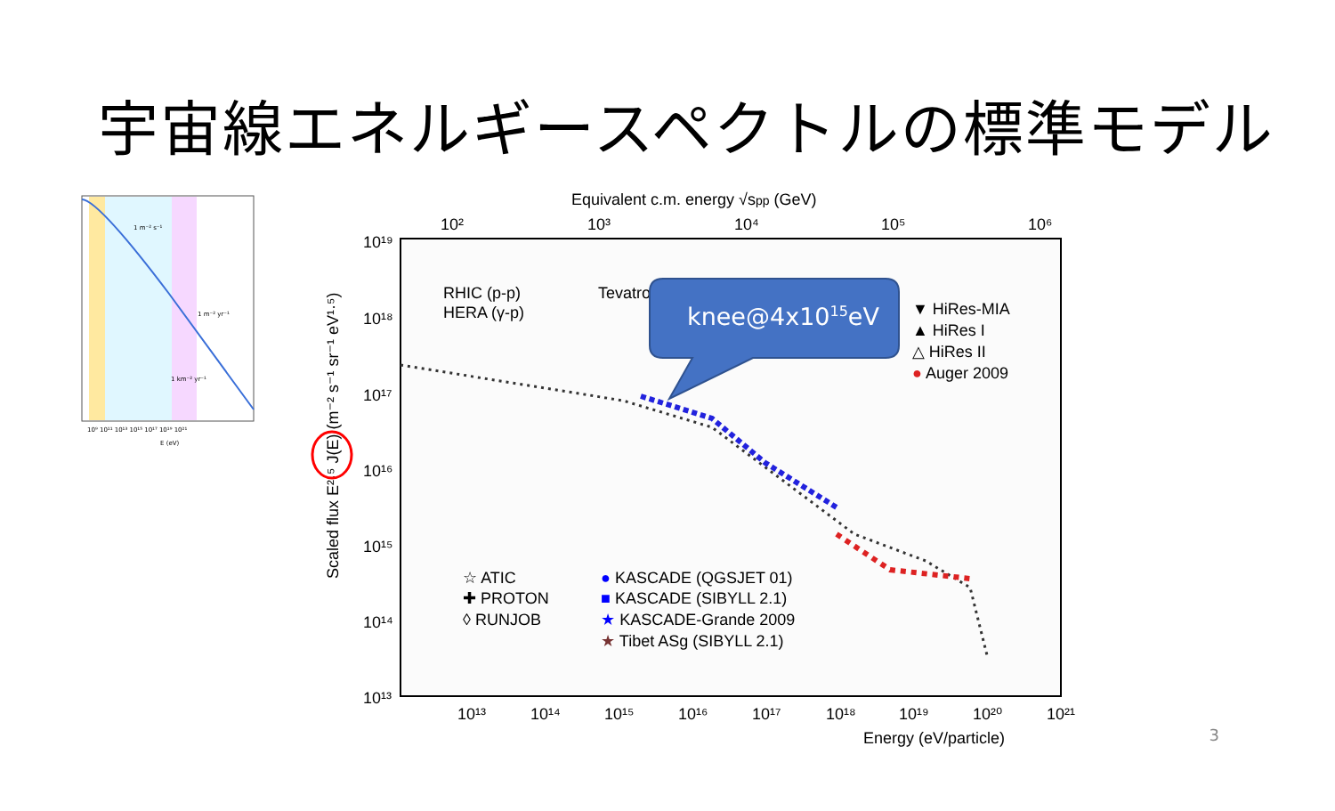宇宙線エネルギースペクトルの標準モデル
1 m⁻² s⁻¹
1 m⁻² yr⁻¹
1 km⁻² yr⁻¹
E (eV)
10⁹ 10¹¹ 10¹³ 10¹⁵ 10¹⁷ 10¹⁹ 10²¹
Equivalent c.m. energy √spp (GeV)
10²
10³
10⁴
10⁵
10⁶
RHIC (p-p)
HERA (γ-p)
Tevatron
Scaled flux E²·⁵ J(E) (m⁻² s⁻¹ sr⁻¹ eV¹·⁵)
10¹⁹
10¹⁸
10¹⁷
10¹⁶
10¹⁵
10¹⁴
10¹³
10¹³
10¹⁴
10¹⁵
10¹⁶
10¹⁷
10¹⁸
10¹⁹
10²⁰
10²¹
Energy (eV/particle)
☆ ATIC
✚ PROTON
◊ RUNJOB
● KASCADE (QGSJET 01)
■ KASCADE (SIBYLL 2.1)
★ KASCADE-Grande 2009
★ Tibet ASg (SIBYLL 2.1)
▼ HiRes-MIA
▲ HiRes I
△ HiRes II
● Auger 2009
knee@4x10<sup>15</sup>eV
3